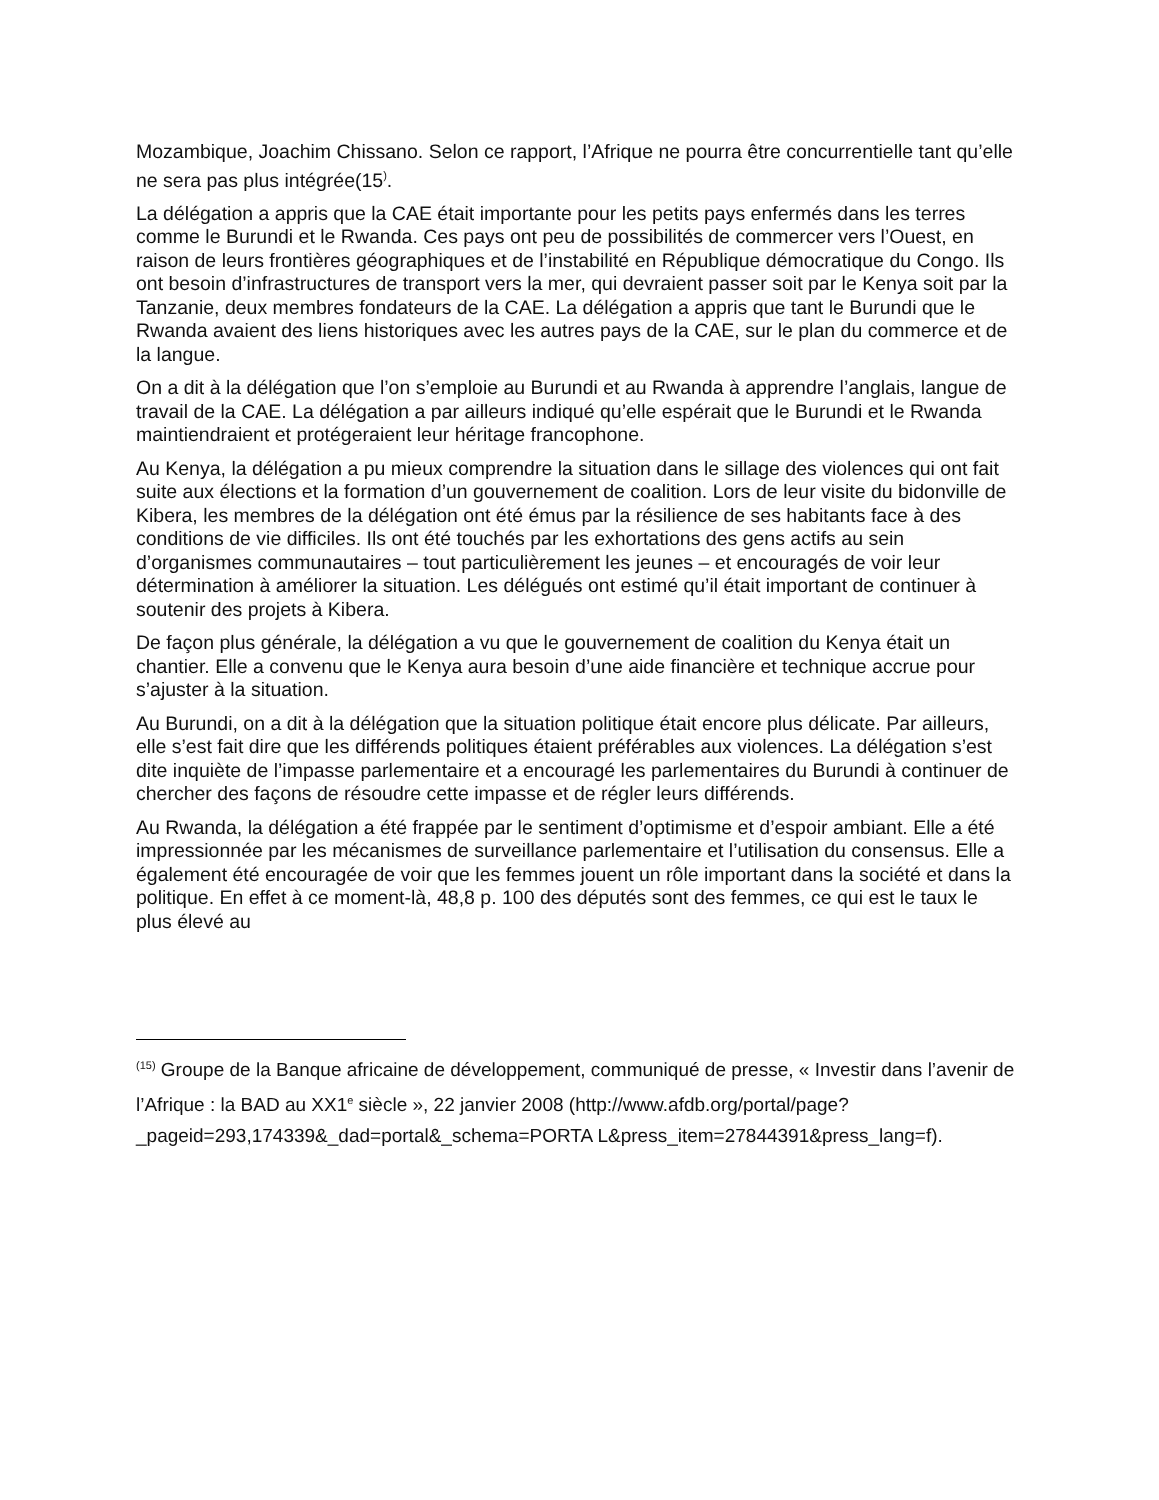Mozambique, Joachim Chissano. Selon ce rapport, l’Afrique ne pourra être concurrentielle tant qu’elle ne sera pas plus intégrée(15<sup>)</sup>.
La délégation a appris que la CAE était importante pour les petits pays enfermés dans les terres comme le Burundi et le Rwanda. Ces pays ont peu de possibilités de commercer vers l’Ouest, en raison de leurs frontières géographiques et de l’instabilité en République démocratique du Congo. Ils ont besoin d’infrastructures de transport vers la mer, qui devraient passer soit par le Kenya soit par la Tanzanie, deux membres fondateurs de la CAE. La délégation a appris que tant le Burundi que le Rwanda avaient des liens historiques avec les autres pays de la CAE, sur le plan du commerce et de la langue.
On a dit à la délégation que l’on s’emploie au Burundi et au Rwanda à apprendre l’anglais, langue de travail de la CAE. La délégation a par ailleurs indiqué qu’elle espérait que le Burundi et le Rwanda maintiendraient et protégeraient leur héritage francophone.
Au Kenya, la délégation a pu mieux comprendre la situation dans le sillage des violences qui ont fait suite aux élections et la formation d’un gouvernement de coalition. Lors de leur visite du bidonville de Kibera, les membres de la délégation ont été émus par la résilience de ses habitants face à des conditions de vie difficiles. Ils ont été touchés par les exhortations des gens actifs au sein d’organismes communautaires – tout particulièrement les jeunes – et encouragés de voir leur détermination à améliorer la situation. Les délégués ont estimé qu’il était important de continuer à soutenir des projets à Kibera.
De façon plus générale, la délégation a vu que le gouvernement de coalition du Kenya était un chantier. Elle a convenu que le Kenya aura besoin d’une aide financière et technique accrue pour s’ajuster à la situation.
Au Burundi, on a dit à la délégation que la situation politique était encore plus délicate. Par ailleurs, elle s’est fait dire que les différends politiques étaient préférables aux violences. La délégation s’est dite inquiète de l’impasse parlementaire et a encouragé les parlementaires du Burundi à continuer de chercher des façons de résoudre cette impasse et de régler leurs différends.
Au Rwanda, la délégation a été frappée par le sentiment d’optimisme et d’espoir ambiant. Elle a été impressionnée par les mécanismes de surveillance parlementaire et l’utilisation du consensus. Elle a également été encouragée de voir que les femmes jouent un rôle important dans la société et dans la politique. En effet à ce moment-là, 48,8 p. 100 des députés sont des femmes, ce qui est le taux le plus élevé au
<sup>(15)</sup> Groupe de la Banque africaine de développement, communiqué de presse, « Investir dans l’avenir de l’Afrique : la BAD au XX1<sup>e</sup> siècle », 22 janvier 2008 (http://www.afdb.org/portal/page?_pageid=293,174339&_dad=portal&_schema=PORTA L&press_item=27844391&press_lang=f).